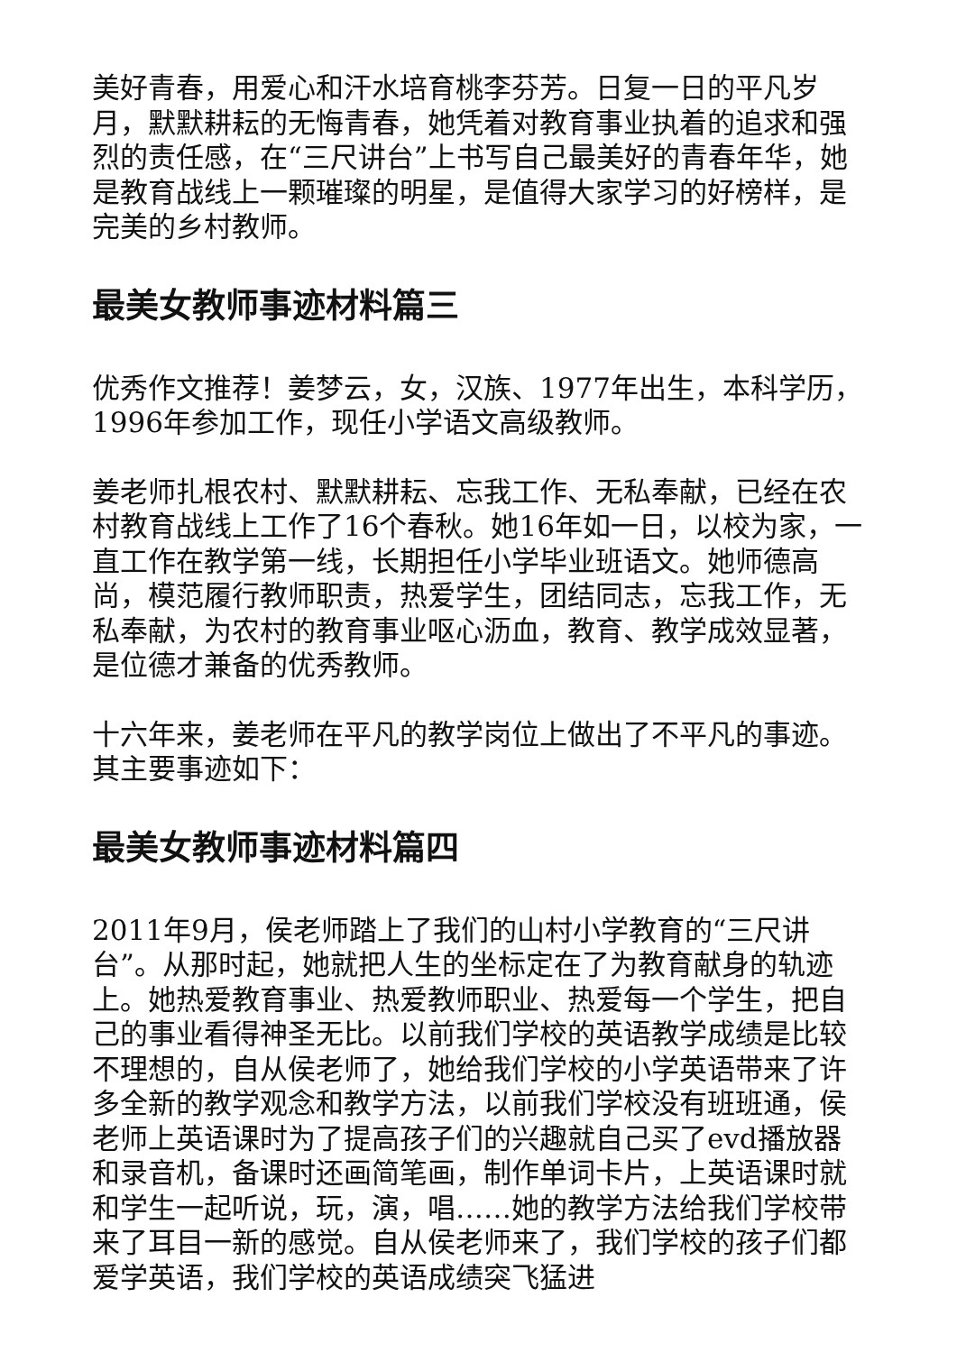美好青春，用爱心和汗水培育桃李芬芳。日复一日的平凡岁月，默默耕耘的无悔青春，她凭着对教育事业执着的追求和强烈的责任感，在“三尺讲台”上书写自己最美好的青春年华，她是教育战线上一颗璀璨的明星，是值得大家学习的好榜样，是完美的乡村教师。
最美女教师事迹材料篇三
优秀作文推荐！姜梦云，女，汉族、1977年出生，本科学历，1996年参加工作，现任小学语文高级教师。
姜老师扎根农村、默默耕耘、忘我工作、无私奉献，已经在农村教育战线上工作了16个春秋。她16年如一日，以校为家，一直工作在教学第一线，长期担任小学毕业班语文。她师德高尚，模范履行教师职责，热爱学生，团结同志，忘我工作，无私奉献，为农村的教育事业呕心沥血，教育、教学成效显著，是位德才兼备的优秀教师。
十六年来，姜老师在平凡的教学岗位上做出了不平凡的事迹。其主要事迹如下：
最美女教师事迹材料篇四
2011年9月，侯老师踏上了我们的山村小学教育的“三尺讲台”。从那时起，她就把人生的坐标定在了为教育献身的轨迹上。她热爱教育事业、热爱教师职业、热爱每一个学生，把自己的事业看得神圣无比。以前我们学校的英语教学成绩是比较不理想的，自从侯老师了，她给我们学校的小学英语带来了许多全新的教学观念和教学方法，以前我们学校没有班班通，侯老师上英语课时为了提高孩子们的兴趣就自己买了evd播放器和录音机，备课时还画简笔画，制作单词卡片，上英语课时就和学生一起听说，玩，演，唱……她的教学方法给我们学校带来了耳目一新的感觉。自从侯老师来了，我们学校的孩子们都爱学英语，我们学校的英语成绩突飞猛进